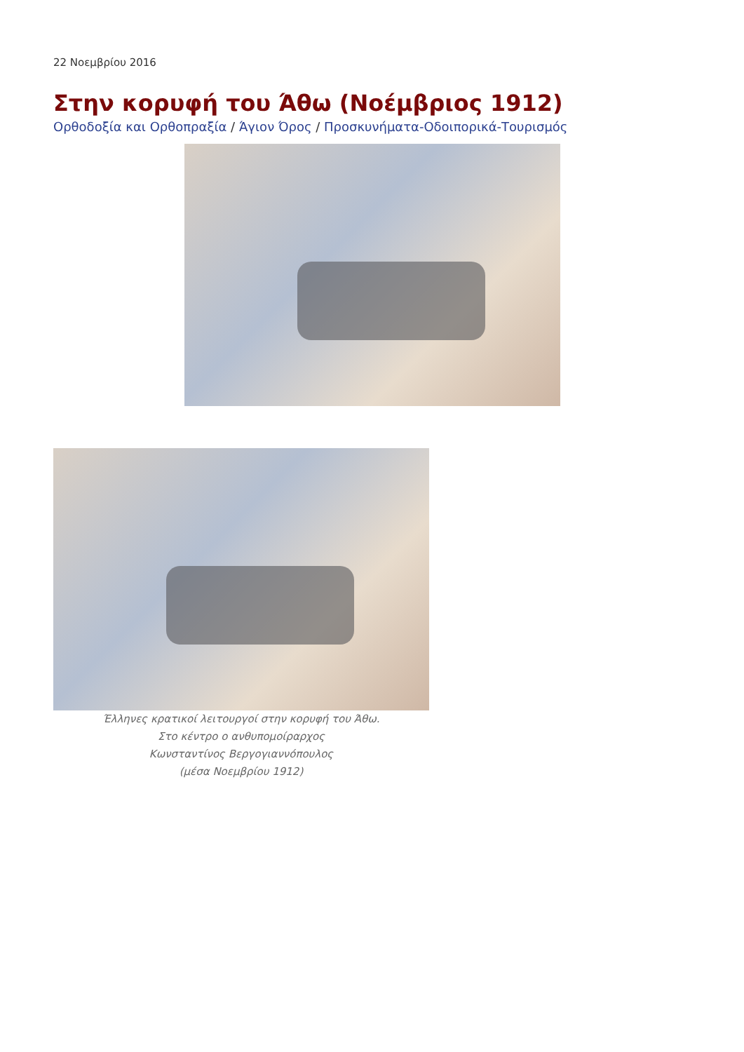22 Νοεμβρίου 2016
Στην κορυφή του Άθω (Νοέμβριος 1912)
Ορθοδοξία και Ορθοπραξία / Άγιον Όρος / Προσκυνήματα-Οδοιπορικά-Τουρισμός
Έλληνες κρατικοί λειτουργοί στην κορυφή του Άθω.
Στο κέντρο ο ανθυπομοίραρχος
Κωνσταντίνος Βεργογιαννόπουλος
(μέσα Νοεμβρίου 1912)